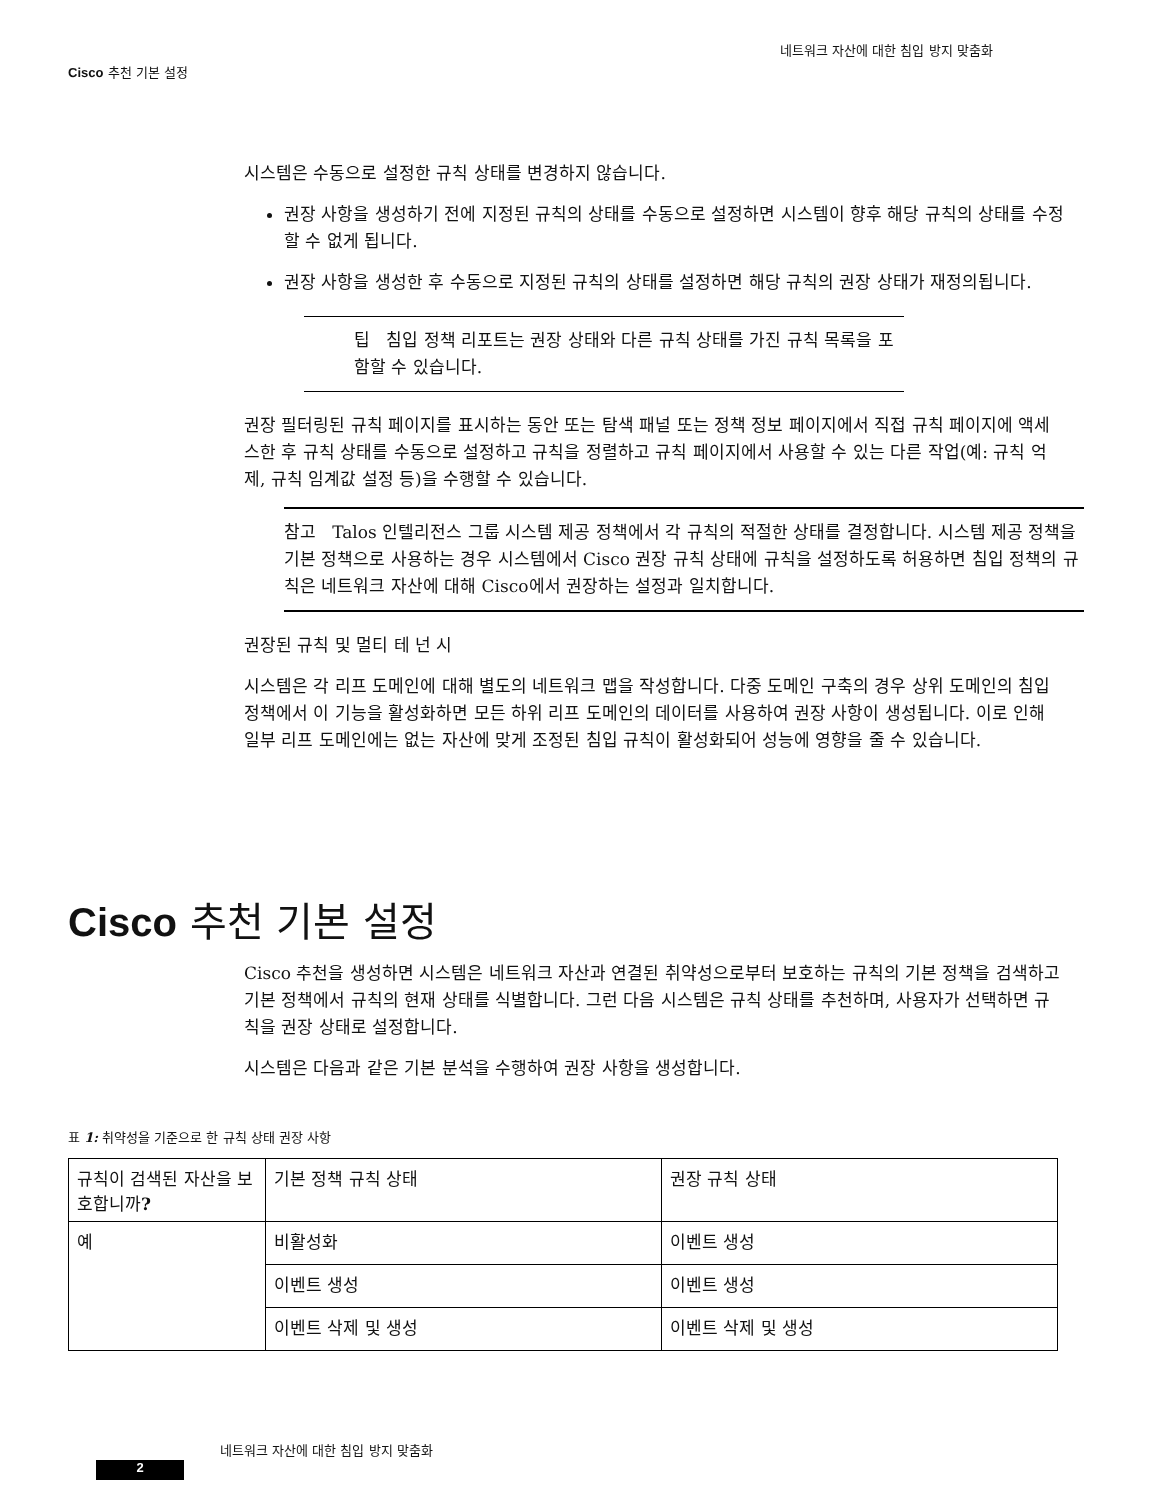네트워크 자산에 대한 침입 방지 맞춤화
Cisco 추천 기본 설정
시스템은 수동으로 설정한 규칙 상태를 변경하지 않습니다.
권장 사항을 생성하기 전에 지정된 규칙의 상태를 수동으로 설정하면 시스템이 향후 해당 규칙의 상태를 수정할 수 없게 됩니다.
권장 사항을 생성한 후 수동으로 지정된 규칙의 상태를 설정하면 해당 규칙의 권장 상태가 재정의됩니다.
팁 침입 정책 리포트는 권장 상태와 다른 규칙 상태를 가진 규칙 목록을 포함할 수 있습니다.
권장 필터링된 규칙 페이지를 표시하는 동안 또는 탐색 패널 또는 정책 정보 페이지에서 직접 규칙 페이지에 액세스한 후 규칙 상태를 수동으로 설정하고 규칙을 정렬하고 규칙 페이지에서 사용할 수 있는 다른 작업(예: 규칙 억제, 규칙 임계값 설정 등)을 수행할 수 있습니다.
참고 Talos 인텔리전스 그룹 시스템 제공 정책에서 각 규칙의 적절한 상태를 결정합니다. 시스템 제공 정책을 기본 정책으로 사용하는 경우 시스템에서 Cisco 권장 규칙 상태에 규칙을 설정하도록 허용하면 침입 정책의 규칙은 네트워크 자산에 대해 Cisco에서 권장하는 설정과 일치합니다.
권장된 규칙 및 멀티 테 넌 시
시스템은 각 리프 도메인에 대해 별도의 네트워크 맵을 작성합니다. 다중 도메인 구축의 경우 상위 도메인의 침입 정책에서 이 기능을 활성화하면 모든 하위 리프 도메인의 데이터를 사용하여 권장 사항이 생성됩니다. 이로 인해 일부 리프 도메인에는 없는 자산에 맞게 조정된 침입 규칙이 활성화되어 성능에 영향을 줄 수 있습니다.
Cisco 추천 기본 설정
Cisco 추천을 생성하면 시스템은 네트워크 자산과 연결된 취약성으로부터 보호하는 규칙의 기본 정책을 검색하고 기본 정책에서 규칙의 현재 상태를 식별합니다. 그런 다음 시스템은 규칙 상태를 추천하며, 사용자가 선택하면 규칙을 권장 상태로 설정합니다.
시스템은 다음과 같은 기본 분석을 수행하여 권장 사항을 생성합니다.
표 1: 취약성을 기준으로 한 규칙 상태 권장 사항
| 규칙이 검색된 자산을 보호합니까 ? | 기본 정책 규칙 상태 | 권장 규칙 상태 |
| --- | --- | --- |
| 예 | 비활성화 | 이벤트 생성 |
| | 이벤트 생성 | 이벤트 생성 |
| | 이벤트 삭제 및 생성 | 이벤트 삭제 및 생성 |
네트워크 자산에 대한 침입 방지 맞춤화
2